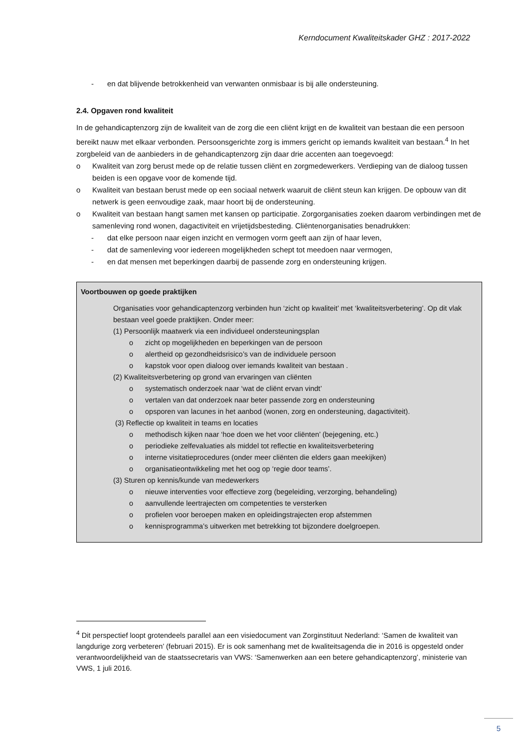Kerndocument Kwaliteitskader GHZ : 2017-2022
- en dat blijvende betrokkenheid van verwanten onmisbaar is bij alle ondersteuning.
2.4. Opgaven rond kwaliteit
In de gehandicaptenzorg zijn de kwaliteit van de zorg die een cliënt krijgt en de kwaliteit van bestaan die een persoon bereikt nauw met elkaar verbonden. Persoonsgerichte zorg is immers gericht op iemands kwaliteit van bestaan.<sup>4</sup> In het zorgbeleid van de aanbieders in de gehandicaptenzorg zijn daar drie accenten aan toegevoegd:
o Kwaliteit van zorg berust mede op de relatie tussen cliënt en zorgmedewerkers. Verdieping van de dialoog tussen beiden is een opgave voor de komende tijd.
o Kwaliteit van bestaan berust mede op een sociaal netwerk waaruit de cliënt steun kan krijgen. De opbouw van dit netwerk is geen eenvoudige zaak, maar hoort bij de ondersteuning.
o Kwaliteit van bestaan hangt samen met kansen op participatie. Zorgorganisaties zoeken daarom verbindingen met de samenleving rond wonen, dagactiviteit en vrijetijdsbesteding. Cliëntenorganisaties benadrukken:
- dat elke persoon naar eigen inzicht en vermogen vorm geeft aan zijn of haar leven,
- dat de samenleving voor iedereen mogelijkheden schept tot meedoen naar vermogen,
- en dat mensen met beperkingen daarbij de passende zorg en ondersteuning krijgen.
Voortbouwen op goede praktijken
Organisaties voor gehandicaptenzorg verbinden hun ‘zicht op kwaliteit’ met ‘kwaliteitsverbetering’. Op dit vlak bestaan veel goede praktijken. Onder meer:
(1) Persoonlijk maatwerk via een individueel ondersteuningsplan
o zicht op mogelijkheden en beperkingen van de persoon
o alertheid op gezondheidsrisico’s van de individuele persoon
o kapstok voor open dialoog over iemands kwaliteit van bestaan .
(2) Kwaliteitsverbetering op grond van ervaringen van cliënten
o systematisch onderzoek naar ‘wat de cliënt ervan vindt’
o vertalen van dat onderzoek naar beter passende zorg en ondersteuning
o opsporen van lacunes in het aanbod (wonen, zorg en ondersteuning, dagactiviteit).
(3) Reflectie op kwaliteit in teams en locaties
o methodisch kijken naar ‘hoe doen we het voor cliënten’ (bejegening, etc.)
o periodieke zelfevaluaties als middel tot reflectie en kwaliteitsverbetering
o interne visitatieprocedures (onder meer cliënten die elders gaan meekijken)
o organisatieontwikkeling met het oog op ‘regie door teams’.
(3) Sturen op kennis/kunde van medewerkers
o nieuwe interventies voor effectieve zorg (begeleiding, verzorging, behandeling)
o aanvullende leertrajecten om competenties te versterken
o profielen voor beroepen maken en opleidingstrajecten erop afstemmen
o kennisprogramma’s uitwerken met betrekking tot bijzondere doelgroepen.
<sup>4</sup> Dit perspectief loopt grotendeels parallel aan een visiedocument van Zorginstituut Nederland: ‘Samen de kwaliteit van langdurige zorg verbeteren’ (februari 2015). Er is ook samenhang met de kwaliteitsagenda die in 2016 is opgesteld onder verantwoordelijkheid van de staatssecretaris van VWS: ‘Samenwerken aan een betere gehandicaptenzorg’, ministerie van VWS, 1 juli 2016.
5